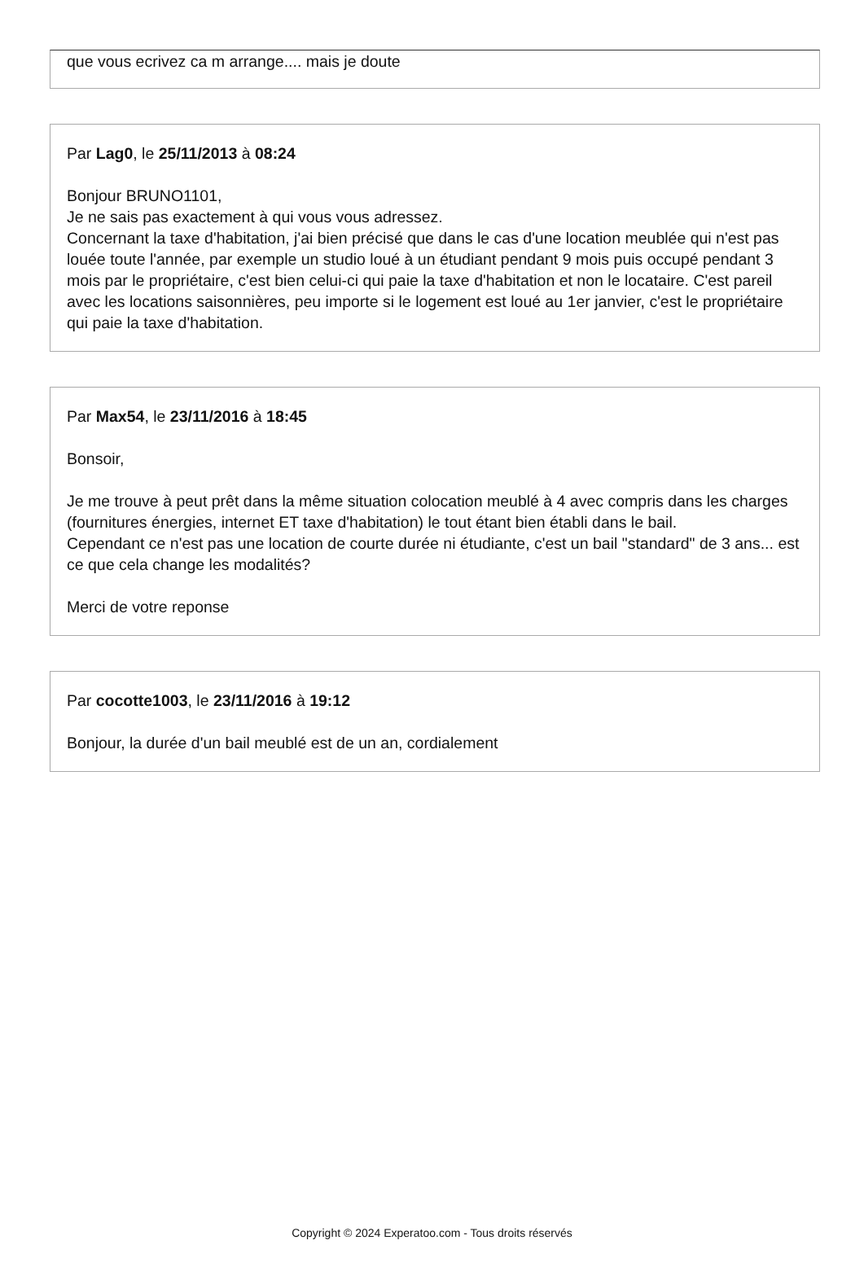que vous ecrivez ca m arrange.... mais je doute
Par Lag0, le 25/11/2013 à 08:24
Bonjour BRUNO1101,
Je ne sais pas exactement à qui vous vous adressez.
Concernant la taxe d'habitation, j'ai bien précisé que dans le cas d'une location meublée qui n'est pas louée toute l'année, par exemple un studio loué à un étudiant pendant 9 mois puis occupé pendant 3 mois par le propriétaire, c'est bien celui-ci qui paie la taxe d'habitation et non le locataire. C'est pareil avec les locations saisonnières, peu importe si le logement est loué au 1er janvier, c'est le propriétaire qui paie la taxe d'habitation.
Par Max54, le 23/11/2016 à 18:45
Bonsoir,
Je me trouve à peut prêt dans la même situation colocation meublé à 4 avec compris dans les charges (fournitures énergies, internet ET taxe d'habitation) le tout étant bien établi dans le bail.
Cependant ce n'est pas une location de courte durée ni étudiante, c'est un bail "standard" de 3 ans... est ce que cela change les modalités?
Merci de votre reponse
Par cocotte1003, le 23/11/2016 à 19:12
Bonjour, la durée d'un bail meublé est de un an, cordialement
Copyright © 2024 Experatoo.com - Tous droits réservés